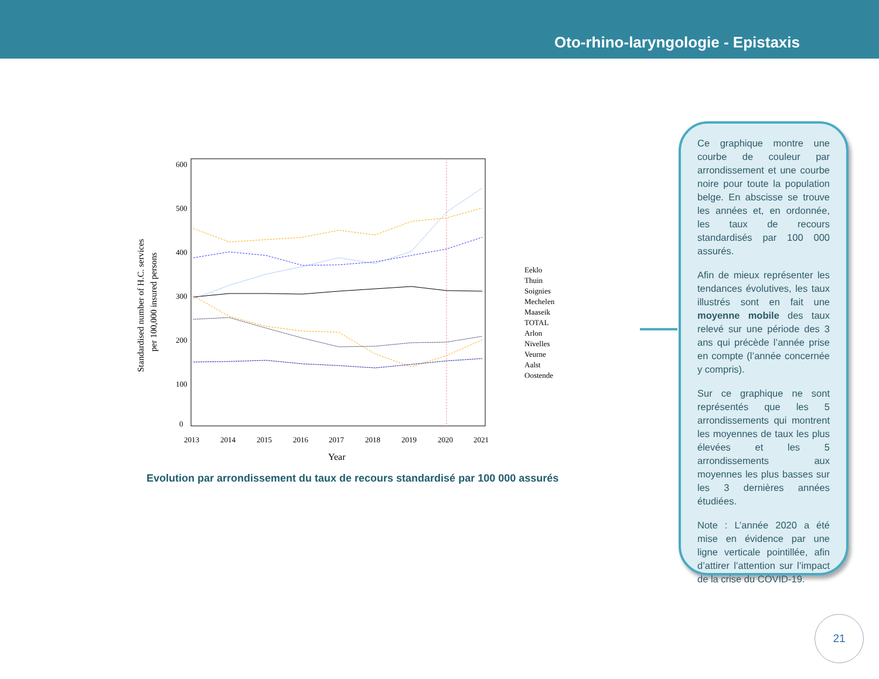Oto-rhino-laryngologie - Epistaxis
600
500
400
300
200
100
0
2013
2014
2015
2016
2017
2018
2019
2020
2021
Year
Standardised number of H.C. services
per 100,000 insured persons
Eeklo
Thuin
Soignies
Mechelen
Maaseik
TOTAL
Arlon
Nivelles
Veurne
Aalst
Oostende
Evolution par arrondissement du taux de recours standardisé par 100 000 assurés
Ce graphique montre une courbe de couleur par arrondissement et une courbe noire pour toute la population belge. En abscisse se trouve les années et, en ordonnée, les taux de recours standardisés par 100 000 assurés.
Afin de mieux représenter les tendances évolutives, les taux illustrés sont en fait une moyenne mobile des taux relevé sur une période des 3 ans qui précède l’année prise en compte (l’année concernée y compris).
Sur ce graphique ne sont représentés que les 5 arrondissements qui montrent les moyennes de taux les plus élevées et les 5 arrondissements aux moyennes les plus basses sur les 3 dernières années étudiées.
Note : L’année 2020 a été mise en évidence par une ligne verticale pointillée, afin d’attirer l’attention sur l’impact de la crise du COVID-19.
21